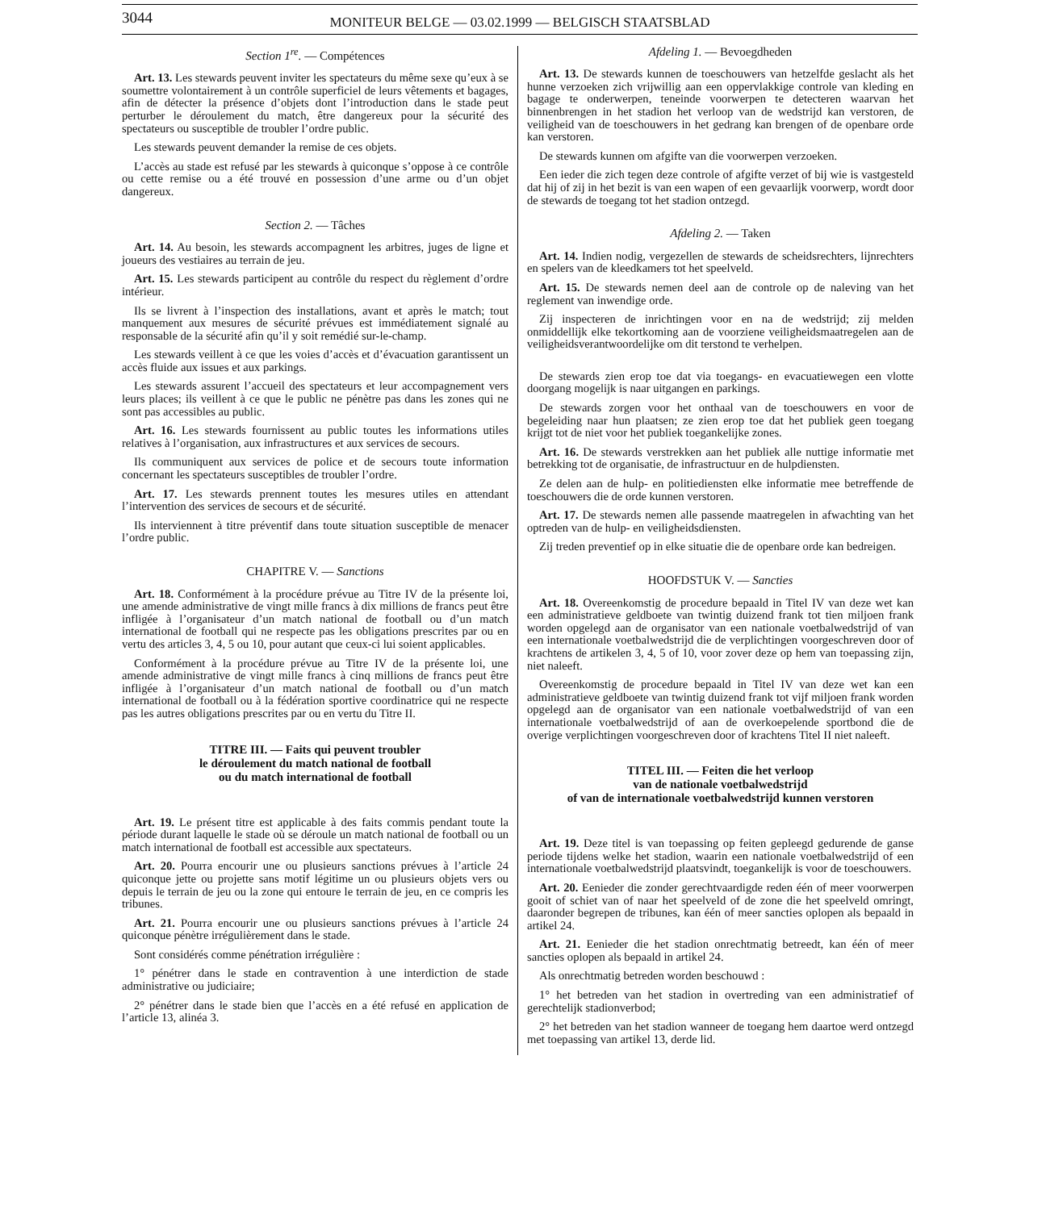3044
MONITEUR BELGE — 03.02.1999 — BELGISCH STAATSBLAD
Section 1<sup>re</sup>. — Compétences
Art. 13. Les stewards peuvent inviter les spectateurs du même sexe qu’eux à se soumettre volontairement à un contrôle superficiel de leurs vêtements et bagages, afin de détecter la présence d’objets dont l’introduction dans le stade peut perturber le déroulement du match, être dangereux pour la sécurité des spectateurs ou susceptible de troubler l’ordre public.
Les stewards peuvent demander la remise de ces objets.
L’accès au stade est refusé par les stewards à quiconque s’oppose à ce contrôle ou cette remise ou a été trouvé en possession d’une arme ou d’un objet dangereux.
Section 2. — Tâches
Art. 14. Au besoin, les stewards accompagnent les arbitres, juges de ligne et joueurs des vestiaires au terrain de jeu.
Art. 15. Les stewards participent au contrôle du respect du règlement d’ordre intérieur.
Ils se livrent à l’inspection des installations, avant et après le match; tout manquement aux mesures de sécurité prévues est immédiatement signalé au responsable de la sécurité afin qu’il y soit remédié sur-le-champ.
Les stewards veillent à ce que les voies d’accès et d’évacuation garantissent un accès fluide aux issues et aux parkings.
Les stewards assurent l’accueil des spectateurs et leur accompagnement vers leurs places; ils veillent à ce que le public ne pénètre pas dans les zones qui ne sont pas accessibles au public.
Art. 16. Les stewards fournissent au public toutes les informations utiles relatives à l’organisation, aux infrastructures et aux services de secours.
Ils communiquent aux services de police et de secours toute information concernant les spectateurs susceptibles de troubler l’ordre.
Art. 17. Les stewards prennent toutes les mesures utiles en attendant l’intervention des services de secours et de sécurité.
Ils interviennent à titre préventif dans toute situation susceptible de menacer l’ordre public.
CHAPITRE V. — Sanctions
Art. 18. Conformément à la procédure prévue au Titre IV de la présente loi, une amende administrative de vingt mille francs à dix millions de francs peut être infligée à l’organisateur d’un match national de football ou d’un match international de football qui ne respecte pas les obligations prescrites par ou en vertu des articles 3, 4, 5 ou 10, pour autant que ceux-ci lui soient applicables.
Conformément à la procédure prévue au Titre IV de la présente loi, une amende administrative de vingt mille francs à cinq millions de francs peut être infligée à l’organisateur d’un match national de football ou d’un match international de football ou à la fédération sportive coordinatrice qui ne respecte pas les autres obligations prescrites par ou en vertu du Titre II.
TITRE III. — Faits qui peuvent troubler
le déroulement du match national de football
ou du match international de football
Art. 19. Le présent titre est applicable à des faits commis pendant toute la période durant laquelle le stade où se déroule un match national de football ou un match international de football est accessible aux spectateurs.
Art. 20. Pourra encourir une ou plusieurs sanctions prévues à l’article 24 quiconque jette ou projette sans motif légitime un ou plusieurs objets vers ou depuis le terrain de jeu ou la zone qui entoure le terrain de jeu, en ce compris les tribunes.
Art. 21. Pourra encourir une ou plusieurs sanctions prévues à l’article 24 quiconque pénètre irrégulièrement dans le stade.
Sont considérés comme pénétration irrégulière :
1° pénétrer dans le stade en contravention à une interdiction de stade administrative ou judiciaire;
2° pénétrer dans le stade bien que l’accès en a été refusé en application de l’article 13, alinéa 3.
Afdeling 1. — Bevoegdheden
Art. 13. De stewards kunnen de toeschouwers van hetzelfde geslacht als het hunne verzoeken zich vrijwillig aan een oppervlakkige controle van kleding en bagage te onderwerpen, teneinde voorwerpen te detecteren waarvan het binnenbrengen in het stadion het verloop van de wedstrijd kan verstoren, de veiligheid van de toeschouwers in het gedrang kan brengen of de openbare orde kan verstoren.
De stewards kunnen om afgifte van die voorwerpen verzoeken.
Een ieder die zich tegen deze controle of afgifte verzet of bij wie is vastgesteld dat hij of zij in het bezit is van een wapen of een gevaarlijk voorwerp, wordt door de stewards de toegang tot het stadion ontzegd.
Afdeling 2. — Taken
Art. 14. Indien nodig, vergezellen de stewards de scheidsrechters, lijnrechters en spelers van de kleedkamers tot het speelveld.
Art. 15. De stewards nemen deel aan de controle op de naleving van het reglement van inwendige orde.
Zij inspecteren de inrichtingen voor en na de wedstrijd; zij melden onmiddellijk elke tekortkoming aan de voorziene veiligheidsmaatregelen aan de veiligheidsverantwoordelijke om dit terstond te verhelpen.
De stewards zien erop toe dat via toegangs- en evacuatiewegen een vlotte doorgang mogelijk is naar uitgangen en parkings.
De stewards zorgen voor het onthaal van de toeschouwers en voor de begeleiding naar hun plaatsen; ze zien erop toe dat het publiek geen toegang krijgt tot de niet voor het publiek toegankelijke zones.
Art. 16. De stewards verstrekken aan het publiek alle nuttige informatie met betrekking tot de organisatie, de infrastructuur en de hulpdiensten.
Ze delen aan de hulp- en politiediensten elke informatie mee betreffende de toeschouwers die de orde kunnen verstoren.
Art. 17. De stewards nemen alle passende maatregelen in afwachting van het optreden van de hulp- en veiligheidsdiensten.
Zij treden preventief op in elke situatie die de openbare orde kan bedreigen.
HOOFDSTUK V. — Sancties
Art. 18. Overeenkomstig de procedure bepaald in Titel IV van deze wet kan een administratieve geldboete van twintig duizend frank tot tien miljoen frank worden opgelegd aan de organisator van een nationale voetbalwedstrijd of van een internationale voetbalwedstrijd die de verplichtingen voorgeschreven door of krachtens de artikelen 3, 4, 5 of 10, voor zover deze op hem van toepassing zijn, niet naleeft.
Overeenkomstig de procedure bepaald in Titel IV van deze wet kan een administratieve geldboete van twintig duizend frank tot vijf miljoen frank worden opgelegd aan de organisator van een nationale voetbalwedstrijd of van een internationale voetbalwedstrijd of aan de overkoepelende sportbond die de overige verplichtingen voorgeschreven door of krachtens Titel II niet naleeft.
TITEL III. — Feiten die het verloop
van de nationale voetbalwedstrijd
of van de internationale voetbalwedstrijd kunnen verstoren
Art. 19. Deze titel is van toepassing op feiten gepleegd gedurende de ganse periode tijdens welke het stadion, waarin een nationale voetbalwedstrijd of een internationale voetbalwedstrijd plaatsvindt, toegankelijk is voor de toeschouwers.
Art. 20. Eenieder die zonder gerechtvaardigde reden één of meer voorwerpen gooit of schiet van of naar het speelveld of de zone die het speelveld omringt, daaronder begrepen de tribunes, kan één of meer sancties oplopen als bepaald in artikel 24.
Art. 21. Eenieder die het stadion onrechtmatig betreedt, kan één of meer sancties oplopen als bepaald in artikel 24.
Als onrechtmatig betreden worden beschouwd :
1° het betreden van het stadion in overtreding van een administratief of gerechtelijk stadionverbod;
2° het betreden van het stadion wanneer de toegang hem daartoe werd ontzegd met toepassing van artikel 13, derde lid.